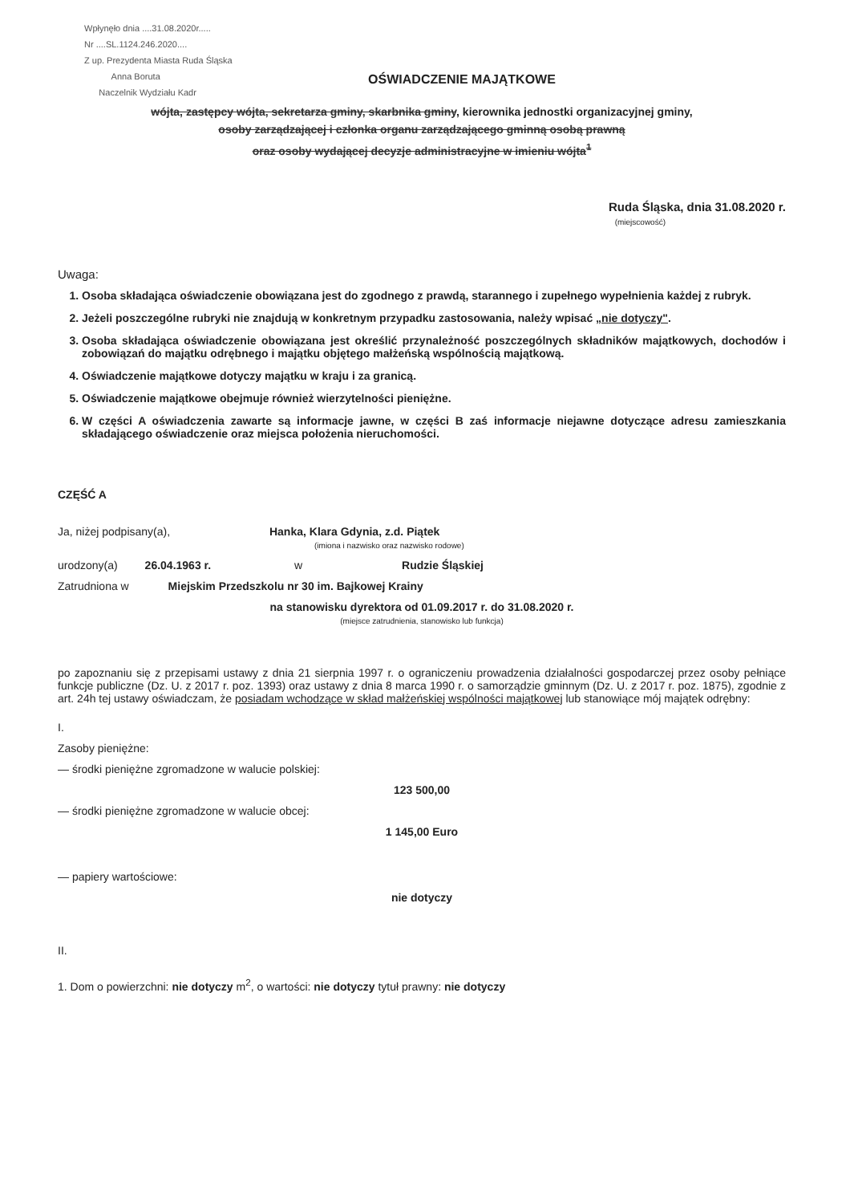Wpłynęło dnia ....31.08.2020r.....
Nr ....SL.1124.246.2020....
Z up. Prezydenta Miasta Ruda Śląska
Anna Boruta
Naczelnik Wydziału Kadr
OŚWIADCZENIE MAJĄTKOWE
wójta, zastępcy wójta, sekretarza gminy, skarbnika gminy, kierownika jednostki organizacyjnej gminy,
osoby zarządzającej i członka organu zarządzającego gminną osobą prawną
oraz osoby wydającej decyzje administracyjne w imieniu wójta<sup>1</sup>
Ruda Śląska, dnia 31.08.2020 r.
(miejscowość)
Uwaga:
1. Osoba składająca oświadczenie obowiązana jest do zgodnego z prawdą, starannego i zupełnego wypełnienia każdej z rubryk.
2. Jeżeli poszczególne rubryki nie znajdują w konkretnym przypadku zastosowania, należy wpisać „nie dotyczy".
3. Osoba składająca oświadczenie obowiązana jest określić przynależność poszczególnych składników majątkowych, dochodów i zobowiązań do majątku odrębnego i majątku objętego małżeńską wspólnością majątkową.
4. Oświadczenie majątkowe dotyczy majątku w kraju i za granicą.
5. Oświadczenie majątkowe obejmuje również wierzytelności pieniężne.
6. W części A oświadczenia zawarte są informacje jawne, w części B zaś informacje niejawne dotyczące adresu zamieszkania składającego oświadczenie oraz miejsca położenia nieruchomości.
CZĘŚĆ A
Ja, niżej podpisany(a), Hanka, Klara Gdynia, z.d. Piątek
(imiona i nazwisko oraz nazwisko rodowe)
urodzony(a) 26.04.1963 r. w Rudzie Śląskiej
Zatrudniona w Miejskim Przedszkolu nr 30 im. Bajkowej Krainy
na stanowisku dyrektora od 01.09.2017 r. do 31.08.2020 r.
(miejsce zatrudnienia, stanowisko lub funkcja)
po zapoznaniu się z przepisami ustawy z dnia 21 sierpnia 1997 r. o ograniczeniu prowadzenia działalności gospodarczej przez osoby pełniące funkcje publiczne (Dz. U. z 2017 r. poz. 1393) oraz ustawy z dnia 8 marca 1990 r. o samorządzie gminnym (Dz. U. z 2017 r. poz. 1875), zgodnie z art. 24h tej ustawy oświadczam, że posiadam wchodzące w skład małżeńskiej wspólności majątkowej lub stanowiące mój majątek odrębny:
I.
Zasoby pieniężne:
— środki pieniężne zgromadzone w walucie polskiej:
123 500,00
— środki pieniężne zgromadzone w walucie obcej:
1 145,00 Euro
— papiery wartościowe:
nie dotyczy
II.
1. Dom o powierzchni: nie dotyczy m<sup>2</sup>, o wartości: nie dotyczy tytuł prawny: nie dotyczy